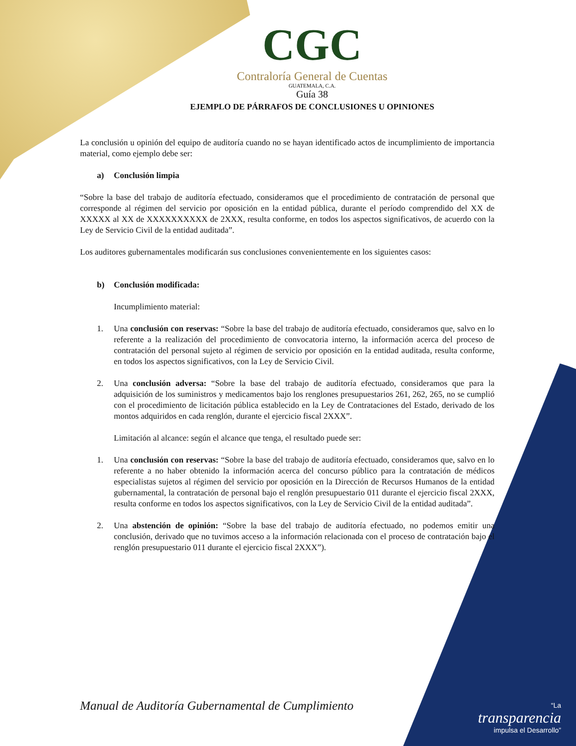CGC
Contraloría General de Cuentas
GUATEMALA, C.A.
Guía 38
EJEMPLO DE PÁRRAFOS DE CONCLUSIONES U OPINIONES
La conclusión u opinión del equipo de auditoría cuando no se hayan identificado actos de incumplimiento de importancia material, como ejemplo debe ser:
a) Conclusión limpia
“Sobre la base del trabajo de auditoría efectuado, consideramos que el procedimiento de contratación de personal que corresponde al régimen del servicio por oposición en la entidad pública, durante el período comprendido del XX de XXXXX al XX de XXXXXXXXXX de 2XXX, resulta conforme, en todos los aspectos significativos, de acuerdo con la Ley de Servicio Civil de la entidad auditada”.
Los auditores gubernamentales modificarán sus conclusiones convenientemente en los siguientes casos:
b) Conclusión modificada:
Incumplimiento material:
1. Una conclusión con reservas: “Sobre la base del trabajo de auditoría efectuado, consideramos que, salvo en lo referente a la realización del procedimiento de convocatoria interno, la información acerca del proceso de contratación del personal sujeto al régimen de servicio por oposición en la entidad auditada, resulta conforme, en todos los aspectos significativos, con la Ley de Servicio Civil.
2. Una conclusión adversa: “Sobre la base del trabajo de auditoría efectuado, consideramos que para la adquisición de los suministros y medicamentos bajo los renglones presupuestarios 261, 262, 265, no se cumplió con el procedimiento de licitación pública establecido en la Ley de Contrataciones del Estado, derivado de los montos adquiridos en cada renglón, durante el ejercicio fiscal 2XXX”.
Limitación al alcance: según el alcance que tenga, el resultado puede ser:
1. Una conclusión con reservas: “Sobre la base del trabajo de auditoría efectuado, consideramos que, salvo en lo referente a no haber obtenido la información acerca del concurso público para la contratación de médicos especialistas sujetos al régimen del servicio por oposición en la Dirección de Recursos Humanos de la entidad gubernamental, la contratación de personal bajo el renglón presupuestario 011 durante el ejercicio fiscal 2XXX, resulta conforme en todos los aspectos significativos, con la Ley de Servicio Civil de la entidad auditada”.
2. Una abstención de opinión: “Sobre la base del trabajo de auditoría efectuado, no podemos emitir una conclusión, derivado que no tuvimos acceso a la información relacionada con el proceso de contratación bajo el renglón presupuestario 011 durante el ejercicio fiscal 2XXX”).
Manual de Auditoría Gubernamental de Cumplimiento
“La
transparencia
impulsa el Desarrollo”